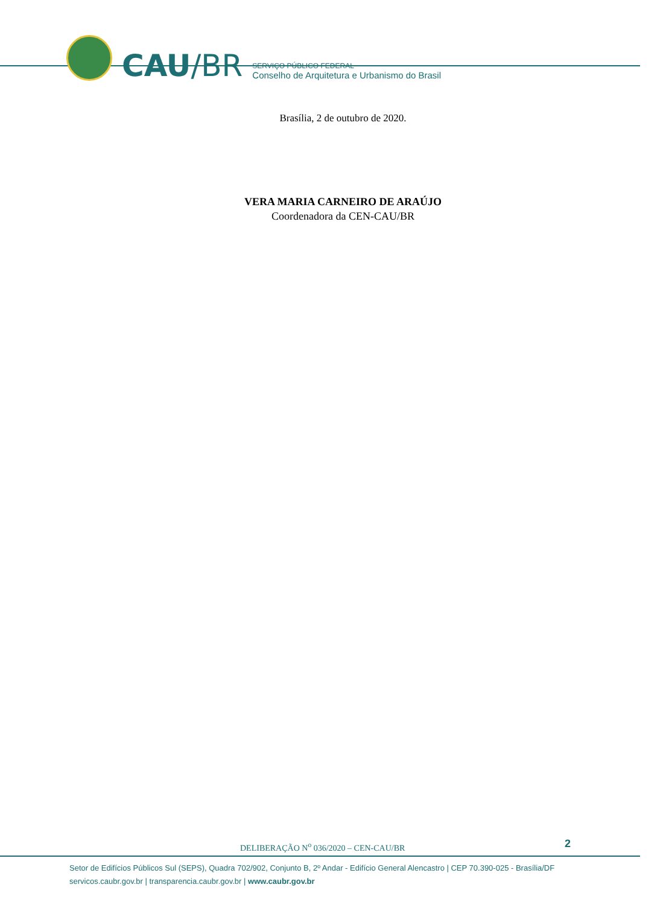CAU/BR
SERVIÇO PÚBLICO FEDERAL
Conselho de Arquitetura e Urbanismo do Brasil
Brasília, 2 de outubro de 2020.
VERA MARIA CARNEIRO DE ARAÚJO
Coordenadora da CEN-CAU/BR
DELIBERAÇÃO N<sup>o</sup> 036/2020 – CEN-CAU/BR
2
Setor de Edifícios Públicos Sul (SEPS), Quadra 702/902, Conjunto B, 2º Andar - Edifício General Alencastro | CEP 70.390-025 - Brasília/DF
servicos.caubr.gov.br | transparencia.caubr.gov.br | www.caubr.gov.br